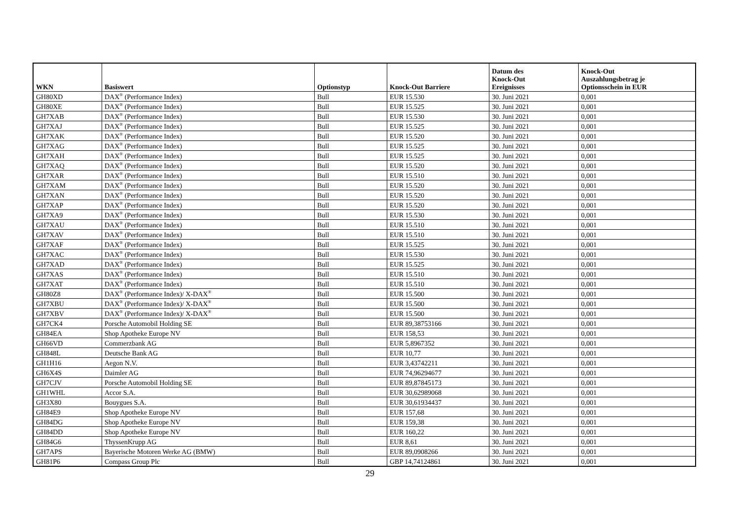| WKN | Basiswert | Optionstyp | Knock-Out Barriere | Datum des Knock-Out Ereignisses | Knock-Out Auszahlungsbetrag je Optionsschein in EUR |
| --- | --- | --- | --- | --- | --- |
| GH80XD | DAX<sup>®</sup> (Performance Index) | Bull | EUR 15.530 | 30. Juni 2021 | 0,001 |
| GH80XE | DAX<sup>®</sup> (Performance Index) | Bull | EUR 15.525 | 30. Juni 2021 | 0,001 |
| GH7XAB | DAX<sup>®</sup> (Performance Index) | Bull | EUR 15.530 | 30. Juni 2021 | 0,001 |
| GH7XAJ | DAX<sup>®</sup> (Performance Index) | Bull | EUR 15.525 | 30. Juni 2021 | 0,001 |
| GH7XAK | DAX<sup>®</sup> (Performance Index) | Bull | EUR 15.520 | 30. Juni 2021 | 0,001 |
| GH7XAG | DAX<sup>®</sup> (Performance Index) | Bull | EUR 15.525 | 30. Juni 2021 | 0,001 |
| GH7XAH | DAX<sup>®</sup> (Performance Index) | Bull | EUR 15.525 | 30. Juni 2021 | 0,001 |
| GH7XAQ | DAX<sup>®</sup> (Performance Index) | Bull | EUR 15.520 | 30. Juni 2021 | 0,001 |
| GH7XAR | DAX<sup>®</sup> (Performance Index) | Bull | EUR 15.510 | 30. Juni 2021 | 0,001 |
| GH7XAM | DAX<sup>®</sup> (Performance Index) | Bull | EUR 15.520 | 30. Juni 2021 | 0,001 |
| GH7XAN | DAX<sup>®</sup> (Performance Index) | Bull | EUR 15.520 | 30. Juni 2021 | 0,001 |
| GH7XAP | DAX<sup>®</sup> (Performance Index) | Bull | EUR 15.520 | 30. Juni 2021 | 0,001 |
| GH7XA9 | DAX<sup>®</sup> (Performance Index) | Bull | EUR 15.530 | 30. Juni 2021 | 0,001 |
| GH7XAU | DAX<sup>®</sup> (Performance Index) | Bull | EUR 15.510 | 30. Juni 2021 | 0,001 |
| GH7XAV | DAX<sup>®</sup> (Performance Index) | Bull | EUR 15.510 | 30. Juni 2021 | 0,001 |
| GH7XAF | DAX<sup>®</sup> (Performance Index) | Bull | EUR 15.525 | 30. Juni 2021 | 0,001 |
| GH7XAC | DAX<sup>®</sup> (Performance Index) | Bull | EUR 15.530 | 30. Juni 2021 | 0,001 |
| GH7XAD | DAX<sup>®</sup> (Performance Index) | Bull | EUR 15.525 | 30. Juni 2021 | 0,001 |
| GH7XAS | DAX<sup>®</sup> (Performance Index) | Bull | EUR 15.510 | 30. Juni 2021 | 0,001 |
| GH7XAT | DAX<sup>®</sup> (Performance Index) | Bull | EUR 15.510 | 30. Juni 2021 | 0,001 |
| GH80Z8 | DAX<sup>®</sup> (Performance Index)/ X-DAX<sup>®</sup> | Bull | EUR 15.500 | 30. Juni 2021 | 0,001 |
| GH7XBU | DAX<sup>®</sup> (Performance Index)/ X-DAX<sup>®</sup> | Bull | EUR 15.500 | 30. Juni 2021 | 0,001 |
| GH7XBV | DAX<sup>®</sup> (Performance Index)/ X-DAX<sup>®</sup> | Bull | EUR 15.500 | 30. Juni 2021 | 0,001 |
| GH7CK4 | Porsche Automobil Holding SE | Bull | EUR 89,38753166 | 30. Juni 2021 | 0,001 |
| GH84EA | Shop Apotheke Europe NV | Bull | EUR 158,53 | 30. Juni 2021 | 0,001 |
| GH66VD | Commerzbank AG | Bull | EUR 5,8967352 | 30. Juni 2021 | 0,001 |
| GH848L | Deutsche Bank AG | Bull | EUR 10,77 | 30. Juni 2021 | 0,001 |
| GH1H16 | Aegon N.V. | Bull | EUR 3,43742211 | 30. Juni 2021 | 0,001 |
| GH6X4S | Daimler AG | Bull | EUR 74,96294677 | 30. Juni 2021 | 0,001 |
| GH7CJV | Porsche Automobil Holding SE | Bull | EUR 89,87845173 | 30. Juni 2021 | 0,001 |
| GH1WHL | Accor S.A. | Bull | EUR 30,62989068 | 30. Juni 2021 | 0,001 |
| GH3X80 | Bouygues S.A. | Bull | EUR 30,61934437 | 30. Juni 2021 | 0,001 |
| GH84E9 | Shop Apotheke Europe NV | Bull | EUR 157,68 | 30. Juni 2021 | 0,001 |
| GH84DG | Shop Apotheke Europe NV | Bull | EUR 159,38 | 30. Juni 2021 | 0,001 |
| GH84DD | Shop Apotheke Europe NV | Bull | EUR 160,22 | 30. Juni 2021 | 0,001 |
| GH84G6 | ThyssenKrupp AG | Bull | EUR 8,61 | 30. Juni 2021 | 0,001 |
| GH7APS | Bayerische Motoren Werke AG (BMW) | Bull | EUR 89,0908266 | 30. Juni 2021 | 0,001 |
| GH81P6 | Compass Group Plc | Bull | GBP 14,74124861 | 30. Juni 2021 | 0,001 |
29